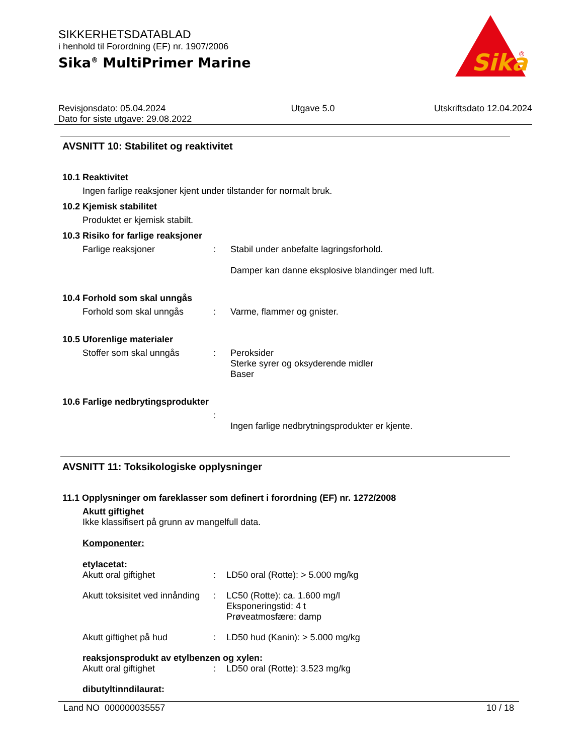SIKKERHETSDATABLAD
i henhold til Forordning (EF) nr. 1907/2006
Sika<sup>®</sup> MultiPrimer Marine
Sika
®
Revisjonsdato: 05.04.2024
Dato for siste utgave: 29.08.2022
Utgave 5.0 Utskriftsdato 12.04.2024
AVSNITT 10: Stabilitet og reaktivitet
10.1 Reaktivitet
Ingen farlige reaksjoner kjent under tilstander for normalt bruk.
10.2 Kjemisk stabilitet
Produktet er kjemisk stabilt.
10.3 Risiko for farlige reaksjoner
Farlige reaksjoner : Stabil under anbefalte lagringsforhold.
Damper kan danne eksplosive blandinger med luft.
10.4 Forhold som skal unngås
Forhold som skal unngås : Varme, flammer og gnister.
10.5 Uforenlige materialer
Stoffer som skal unngås : Peroksider
Sterke syrer og oksyderende midler
Baser
10.6 Farlige nedbrytingsprodukter
:
Ingen farlige nedbrytningsprodukter er kjente.
AVSNITT 11: Toksikologiske opplysninger
11.1 Opplysninger om fareklasser som definert i forordning (EF) nr. 1272/2008
Akutt giftighet
Ikke klassifisert på grunn av mangelfull data.
Komponenter:
etylacetat:
Akutt oral giftighet : LD50 oral (Rotte): > 5.000 mg/kg
Akutt toksisitet ved innånding
: LC50 (Rotte): ca. 1.600 mg/l
Eksponeringstid: 4 t
Prøveatmosfære: damp
Akutt giftighet på hud : LD50 hud (Kanin): > 5.000 mg/kg
reaksjonsprodukt av etylbenzen og xylen:
Akutt oral giftighet : LD50 oral (Rotte): 3.523 mg/kg
dibutyltinndilaurat:
Land NO 000000035557 10 / 18